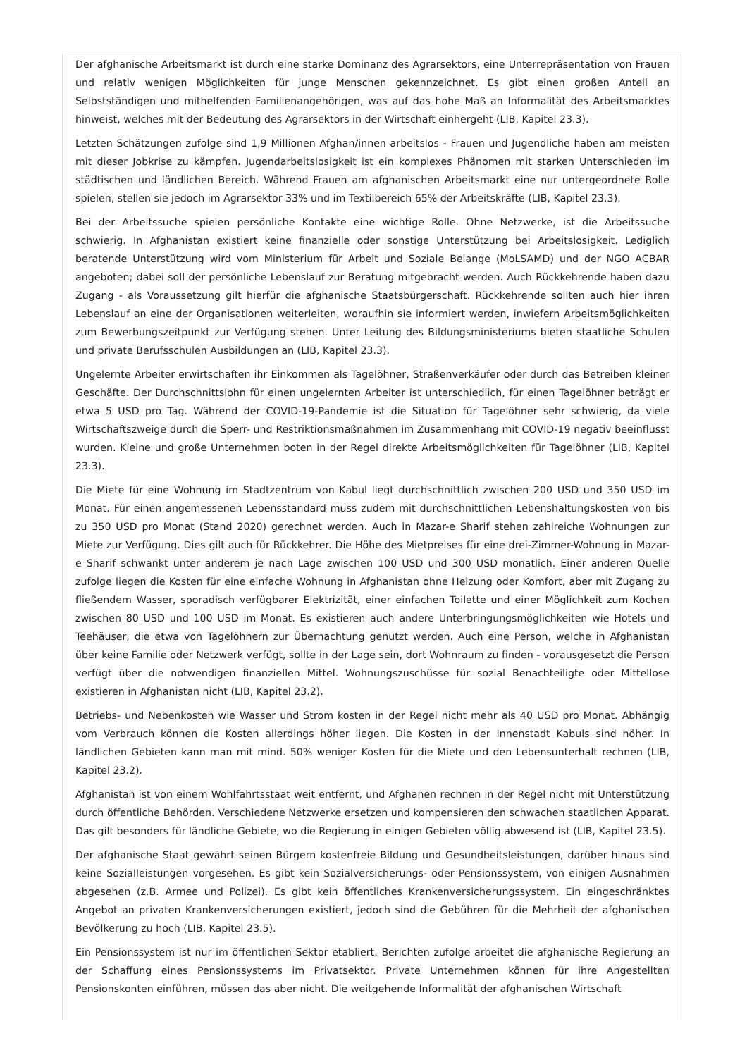Der afghanische Arbeitsmarkt ist durch eine starke Dominanz des Agrarsektors, eine Unterrepräsentation von Frauen und relativ wenigen Möglichkeiten für junge Menschen gekennzeichnet. Es gibt einen großen Anteil an Selbstständigen und mithelfenden Familienangehörigen, was auf das hohe Maß an Informalität des Arbeitsmarktes hinweist, welches mit der Bedeutung des Agrarsektors in der Wirtschaft einhergeht (LIB, Kapitel 23.3).
Letzten Schätzungen zufolge sind 1,9 Millionen Afghan/innen arbeitslos - Frauen und Jugendliche haben am meisten mit dieser Jobkrise zu kämpfen. Jugendarbeitslosigkeit ist ein komplexes Phänomen mit starken Unterschieden im städtischen und ländlichen Bereich. Während Frauen am afghanischen Arbeitsmarkt eine nur untergeordnete Rolle spielen, stellen sie jedoch im Agrarsektor 33% und im Textilbereich 65% der Arbeitskräfte (LIB, Kapitel 23.3).
Bei der Arbeitssuche spielen persönliche Kontakte eine wichtige Rolle. Ohne Netzwerke, ist die Arbeitssuche schwierig. In Afghanistan existiert keine finanzielle oder sonstige Unterstützung bei Arbeitslosigkeit. Lediglich beratende Unterstützung wird vom Ministerium für Arbeit und Soziale Belange (MoLSAMD) und der NGO ACBAR angeboten; dabei soll der persönliche Lebenslauf zur Beratung mitgebracht werden. Auch Rückkehrende haben dazu Zugang - als Voraussetzung gilt hierfür die afghanische Staatsbürgerschaft. Rückkehrende sollten auch hier ihren Lebenslauf an eine der Organisationen weiterleiten, woraufhin sie informiert werden, inwiefern Arbeitsmöglichkeiten zum Bewerbungszeitpunkt zur Verfügung stehen. Unter Leitung des Bildungsministeriums bieten staatliche Schulen und private Berufsschulen Ausbildungen an (LIB, Kapitel 23.3).
Ungelernte Arbeiter erwirtschaften ihr Einkommen als Tagelöhner, Straßenverkäufer oder durch das Betreiben kleiner Geschäfte. Der Durchschnittslohn für einen ungelernten Arbeiter ist unterschiedlich, für einen Tagelöhner beträgt er etwa 5 USD pro Tag. Während der COVID-19-Pandemie ist die Situation für Tagelöhner sehr schwierig, da viele Wirtschaftszweige durch die Sperr- und Restriktionsmaßnahmen im Zusammenhang mit COVID-19 negativ beeinflusst wurden. Kleine und große Unternehmen boten in der Regel direkte Arbeitsmöglichkeiten für Tagelöhner (LIB, Kapitel 23.3).
Die Miete für eine Wohnung im Stadtzentrum von Kabul liegt durchschnittlich zwischen 200 USD und 350 USD im Monat. Für einen angemessenen Lebensstandard muss zudem mit durchschnittlichen Lebenshaltungskosten von bis zu 350 USD pro Monat (Stand 2020) gerechnet werden. Auch in Mazar-e Sharif stehen zahlreiche Wohnungen zur Miete zur Verfügung. Dies gilt auch für Rückkehrer. Die Höhe des Mietpreises für eine drei-Zimmer-Wohnung in Mazar-e Sharif schwankt unter anderem je nach Lage zwischen 100 USD und 300 USD monatlich. Einer anderen Quelle zufolge liegen die Kosten für eine einfache Wohnung in Afghanistan ohne Heizung oder Komfort, aber mit Zugang zu fließendem Wasser, sporadisch verfügbarer Elektrizität, einer einfachen Toilette und einer Möglichkeit zum Kochen zwischen 80 USD und 100 USD im Monat. Es existieren auch andere Unterbringungsmöglichkeiten wie Hotels und Teehäuser, die etwa von Tagelöhnern zur Übernachtung genutzt werden. Auch eine Person, welche in Afghanistan über keine Familie oder Netzwerk verfügt, sollte in der Lage sein, dort Wohnraum zu finden - vorausgesetzt die Person verfügt über die notwendigen finanziellen Mittel. Wohnungszuschüsse für sozial Benachteiligte oder Mittellose existieren in Afghanistan nicht (LIB, Kapitel 23.2).
Betriebs- und Nebenkosten wie Wasser und Strom kosten in der Regel nicht mehr als 40 USD pro Monat. Abhängig vom Verbrauch können die Kosten allerdings höher liegen. Die Kosten in der Innenstadt Kabuls sind höher. In ländlichen Gebieten kann man mit mind. 50% weniger Kosten für die Miete und den Lebensunterhalt rechnen (LIB, Kapitel 23.2).
Afghanistan ist von einem Wohlfahrtsstaat weit entfernt, und Afghanen rechnen in der Regel nicht mit Unterstützung durch öffentliche Behörden. Verschiedene Netzwerke ersetzen und kompensieren den schwachen staatlichen Apparat. Das gilt besonders für ländliche Gebiete, wo die Regierung in einigen Gebieten völlig abwesend ist (LIB, Kapitel 23.5).
Der afghanische Staat gewährt seinen Bürgern kostenfreie Bildung und Gesundheitsleistungen, darüber hinaus sind keine Sozialleistungen vorgesehen. Es gibt kein Sozialversicherungs- oder Pensionssystem, von einigen Ausnahmen abgesehen (z.B. Armee und Polizei). Es gibt kein öffentliches Krankenversicherungssystem. Ein eingeschränktes Angebot an privaten Krankenversicherungen existiert, jedoch sind die Gebühren für die Mehrheit der afghanischen Bevölkerung zu hoch (LIB, Kapitel 23.5).
Ein Pensionssystem ist nur im öffentlichen Sektor etabliert. Berichten zufolge arbeitet die afghanische Regierung an der Schaffung eines Pensionssystems im Privatsektor. Private Unternehmen können für ihre Angestellten Pensionskonten einführen, müssen das aber nicht. Die weitgehende Informalität der afghanischen Wirtschaft